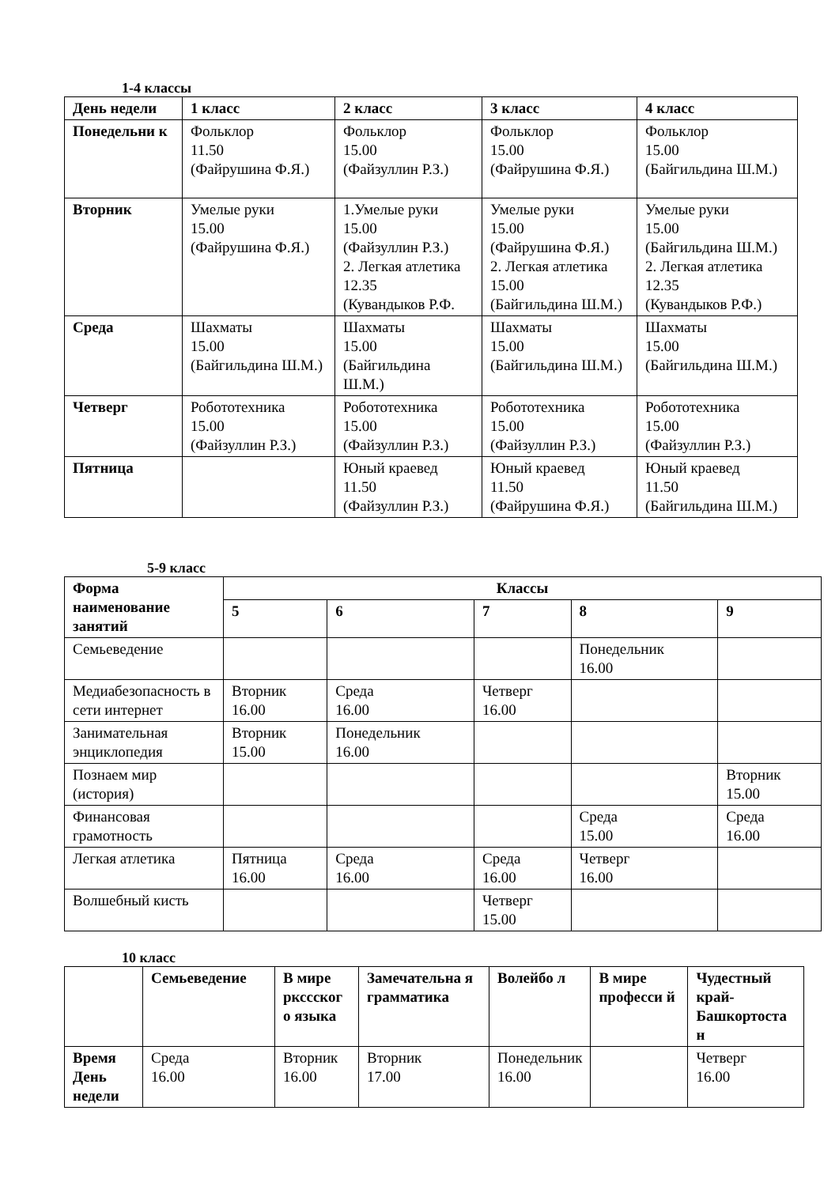1-4 классы
| День недели | 1 класс | 2 класс | 3 класс | 4 класс |
| --- | --- | --- | --- | --- |
| Понедельни к | Фольклор 11.50 (Файрушина Ф.Я.) | Фольклор 15.00 (Файзуллин Р.З.) | Фольклор 15.00 (Файрушина Ф.Я.) | Фольклор 15.00 (Байгильдина Ш.М.) |
| Вторник | Умелые руки 15.00 (Файрушина Ф.Я.) | 1.Умелые руки 15.00 (Файзуллин Р.З.) 2. Легкая атлетика 12.35 (Кувандыков Р.Ф. | Умелые руки 15.00 (Файрушина Ф.Я.) 2. Легкая атлетика 15.00 (Байгильдина Ш.М.) | Умелые руки 15.00 (Байгильдина Ш.М.) 2. Легкая атлетика 12.35 (Кувандыков Р.Ф.) |
| Среда | Шахматы 15.00 (Байгильдина Ш.М.) | Шахматы 15.00 (Байгильдина Ш.М.) | Шахматы 15.00 (Байгильдина Ш.М.) | Шахматы 15.00 (Байгильдина Ш.М.) |
| Четверг | Робототехника 15.00 (Файзуллин Р.З.) | Робототехника 15.00 (Файзуллин Р.З.) | Робототехника 15.00 (Файзуллин Р.З.) | Робототехника 15.00 (Файзуллин Р.З.) |
| Пятница | | Юный краевед 11.50 (Файзуллин Р.З.) | Юный краевед 11.50 (Файрушина Ф.Я.) | Юный краевед 11.50 (Байгильдина Ш.М.) |
5-9 класс
| Форма наименование занятий | Классы | | | | |
| --- | --- | --- | --- | --- | --- |
| | 5 | 6 | 7 | 8 | 9 |
| Семьеведение | | | | Понедельник 16.00 | |
| Медиабезопасность в сети интернет | Вторник 16.00 | Среда 16.00 | Четверг 16.00 | | |
| Занимательная энциклопедия | Вторник 15.00 | Понедельник 16.00 | | | |
| Познаем мир (история) | | | | | Вторник 15.00 |
| Финансовая грамотность | | | | Среда 15.00 | Среда 16.00 |
| Легкая атлетика | Пятница 16.00 | Среда 16.00 | Среда 16.00 | Четверг 16.00 | |
| Волшебный кисть | | | Четверг 15.00 | | |
10 класс
| | Семьеведение | В мире ркссског о языка | Замечательна я грамматика | Волейбо л | В мире професси й | Чудестный край-Башкортоста н |
| --- | --- | --- | --- | --- | --- | --- |
| Время День недели | Среда 16.00 | Вторник 16.00 | Вторник 17.00 | Понедельник 16.00 | | Четверг 16.00 |